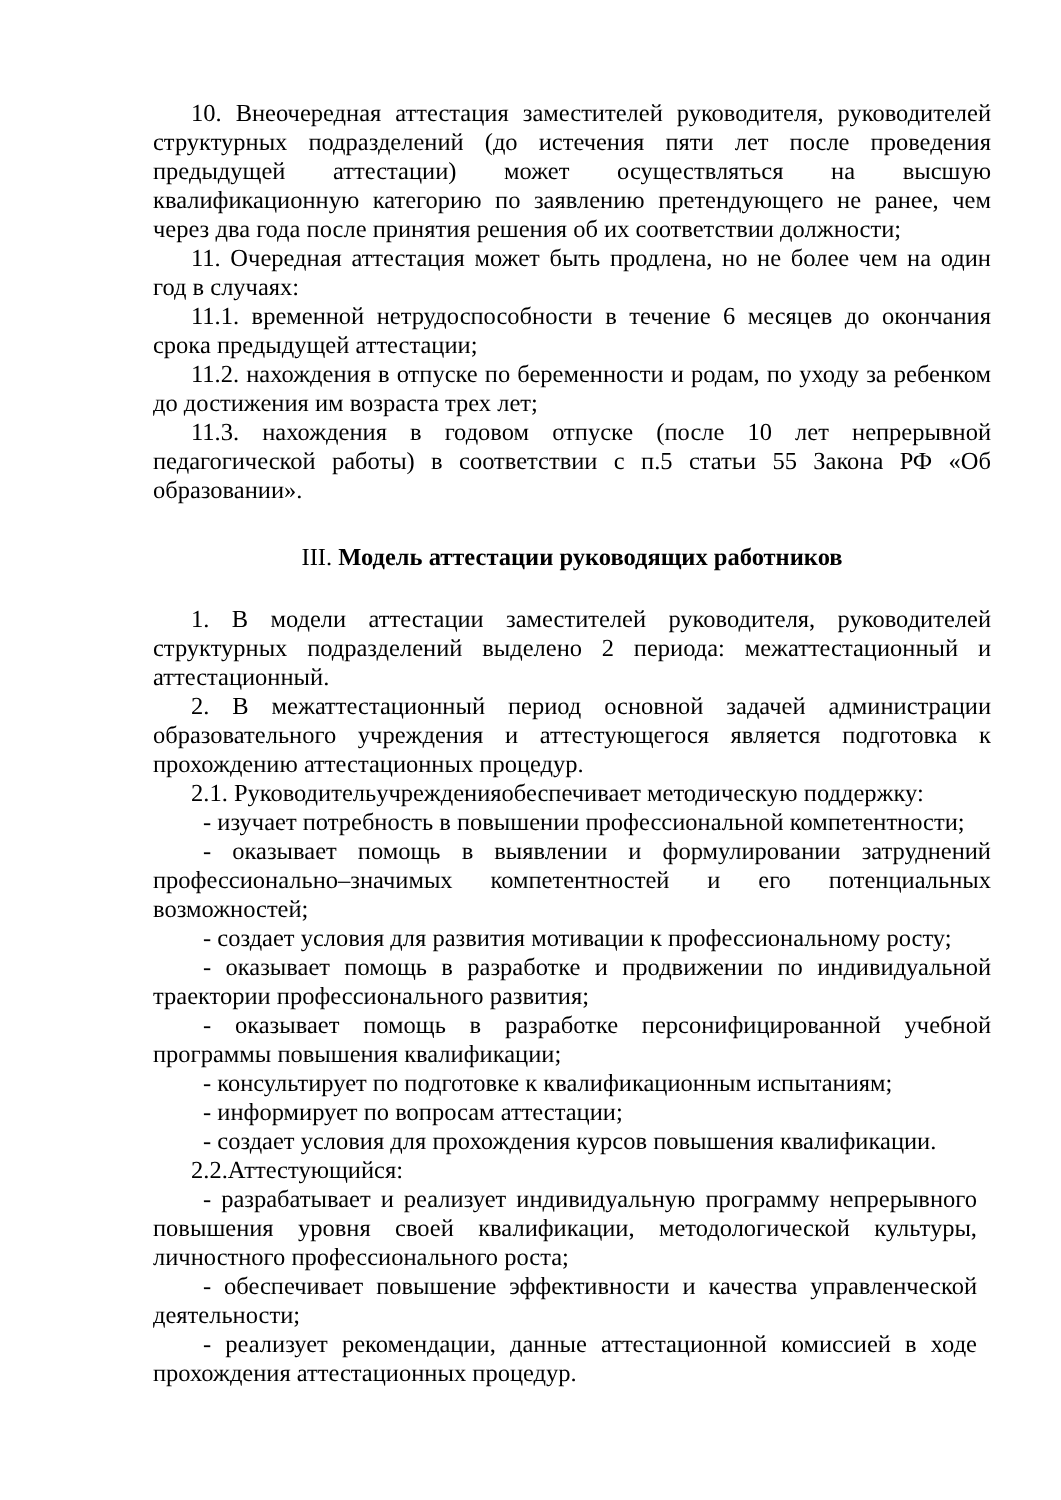10. Внеочередная аттестация заместителей руководителя, руководителей структурных подразделений (до истечения пяти лет после проведения предыдущей аттестации) может осуществляться на высшую квалификационную категорию по заявлению претендующего не ранее, чем через два года после принятия решения об их соответствии должности;
11. Очередная аттестация может быть продлена, но не более чем на один год в случаях:
11.1. временной нетрудоспособности в течение 6 месяцев до окончания срока предыдущей аттестации;
11.2. нахождения в отпуске по беременности и родам, по уходу за ребенком до достижения им возраста трех лет;
11.3. нахождения в годовом отпуске (после 10 лет непрерывной педагогической работы) в соответствии с п.5 статьи 55 Закона РФ «Об образовании».
III. Модель аттестации руководящих работников
1. В модели аттестации заместителей руководителя, руководителей структурных подразделений выделено 2 периода: межаттестационный и аттестационный.
2. В межаттестационный период основной задачей администрации образовательного учреждения и аттестующегося является подготовка к прохождению аттестационных процедур.
2.1. Руководительучрежденияобеспечивает методическую поддержку:
- изучает потребность в повышении профессиональной компетентности;
- оказывает помощь в выявлении и формулировании затруднений профессионально–значимых компетентностей и его потенциальных возможностей;
- создает условия для развития мотивации к профессиональному росту;
- оказывает помощь в разработке и продвижении по индивидуальной траектории профессионального развития;
- оказывает помощь в разработке персонифицированной учебной программы повышения квалификации;
- консультирует по подготовке к квалификационным испытаниям;
- информирует по вопросам аттестации;
- создает условия для прохождения курсов повышения квалификации.
2.2.Аттестующийся:
- разрабатывает и реализует индивидуальную программу непрерывного повышения уровня своей квалификации, методологической культуры, личностного профессионального роста;
- обеспечивает повышение эффективности и качества управленческой деятельности;
- реализует рекомендации, данные аттестационной комиссией в ходе прохождения аттестационных процедур.